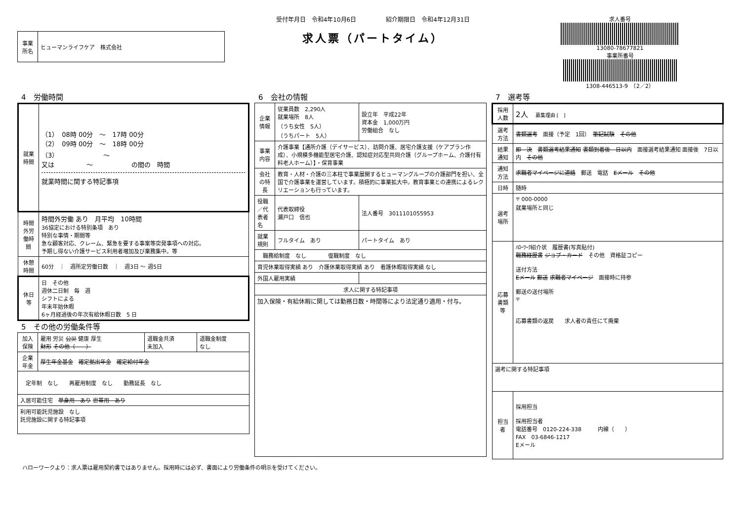| 事業所名 | ヒューマンライフケア 株式会社 |
受付年月日　令和4年10月6日　　　　　紹介期限日　令和4年12月31日
求人票（パートタイム）
求人番号
13080-78677821
事業所番号
1308-446513-9　（2／2）
4　労働時間
| 就業時間 | （1） 08時 00分 ～ 17時 00分 （2） 09時 00分 ～ 18時 00分 （3） ～ 又は ～ の間の 時間 就業時間に関する特記事項 |
| 時間外労働時間 | 時間外労働 あり 月平均 10時間 36協定における特別条項 あり 特別な事情・期間等 急な顧客対応、クレーム、緊急を要する事案等突発事項への対応。 予期し得ない介護サービス利用者増加及び業務集中。等 |
| 休憩時間 | 60分 ｜ 週所定労働日数 ｜ 週3日 ～ 週5日 |
| 休日等 | 日 その他 週休二日制 毎 週 シフトによる 年末年始休暇 6ヶ月経過後の年次有給休暇日数 5 日 |
5　その他の労働条件等
| 加入保険 | 雇用 労災 公災 健康 厚生 財形 その他（ ） | 退職金共済 未加入 | 退職金制度 なし |
| 企業年金 | 厚生年金基金 確定拠出年金 確定給付年金 | | |
| 定年制 なし 再雇用制度 なし 勤務延長 なし | | | |
| 入居可能住宅 単身用 あり 世帯用 あり | | | |
| 利用可能託児施設 なし 託児施設に関する特記事項 | | | |
6　会社の情報
| 企業情報 | 従業員数 2,290人 就業場所 8人 （うち女性 5人） （うちパート 5人） | 設立年 平成22年 資本金 1,000万円 労働組合 なし |
| 事業内容 | 介護事業【通所介護（デイサービス）、訪問介護、居宅介護支援（ケアプラン作成）、小規模多機能型居宅介護、認知症対応型共同介護（グループホーム、介護付有料老人ホーム）】・保育事業 | |
| 会社の特長 | 教育・人材・介護の三本柱で事業展開するヒューマングループの介護部門を担い、全国で介護事業を運営しています。積極的に事業拡大中。教育事業との連携によるレクリエーションも行っています。 | |
| 役職／代表者名 | 代表取締役 瀬戸口 信也 | 法人番号 3011101055953 |
| 就業規則 | フルタイム あり | パートタイム あり |
| 職務給制度 なし 復職制度 なし | | |
| 育児休業取得実績 あり 介護休業取得実績 あり 看護休暇取得実績 なし | | |
| 外国人雇用実績 | | |
| 求人に関する特記事項 | | |
| 加入保険・有給休暇に関しては勤務日数・時間等により法定通り適用・付与。 | | |
7　選考等
| 採用人数 | 2人 募集理由 [ ] |
| 選考方法 | 書類選考 面接（予定 1回） 筆記試験 その他 |
| 結果通知 | 即 決 書類選考結果通知 書類到着後 日以内 面接選考結果通知 面接後 7日以内 その他 |
| 通知方法 | 求職者マイページに連絡 郵送 電話 Eメール その他 |
| 日時 | 随時 |
| 選考場所 | 〒 000-0000 就業場所と同じ |
| 応募書類等 | ﾊﾛｰﾜｰｸ紹介状 履歴書(写真貼付) 職務経歴書 ジョブ・カード その他 資格証コピー 送付方法 Eメール 郵送 求職者マイページ 面接時に持参 郵送の送付場所 〒 応募書類の返戻 求人者の責任にて廃棄 |
| 選考に関する特記事項 | |
| 担当者 | 採用担当 採用担当者 電話番号 0120-224-338 内線（ ） FAX 03-6846-1217 Eメール |
ハローワークより：求人票は雇用契約書ではありません。採用時には必ず、書面により労働条件の明示を受けてください。